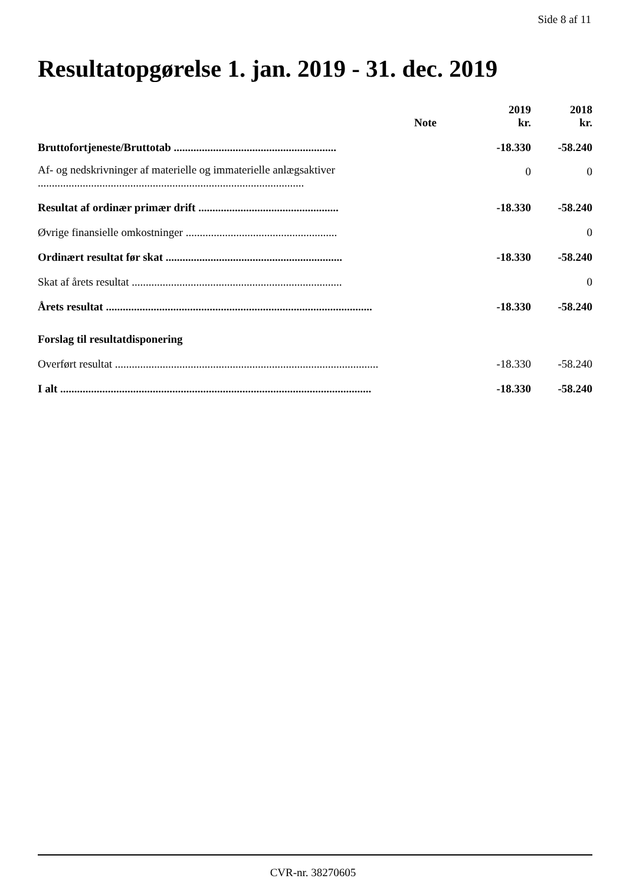Side 8 af 11
Resultatopgørelse 1. jan. 2019 - 31. dec. 2019
| | Note | 2019 kr. | 2018 kr. |
| --- | --- | --- | --- |
| Bruttofortjeneste/Bruttotab .......................................................... | | -18.330 | -58.240 |
| Af- og nedskrivninger af materielle og immaterielle anlægsaktiver ............................................................................................... | | 0 | 0 |
| Resultat af ordinær primær drift .................................................. | | -18.330 | -58.240 |
| Øvrige finansielle omkostninger ...................................................... | | | 0 |
| Ordinært resultat før skat ............................................................... | | -18.330 | -58.240 |
| Skat af årets resultat ........................................................................... | | | 0 |
| Årets resultat ............................................................................................... | | -18.330 | -58.240 |
| Forslag til resultatdisponering | | | |
| Overført resultat .............................................................................................. | | -18.330 | -58.240 |
| I alt ............................................................................................................... | | -18.330 | -58.240 |
CVR-nr. 38270605